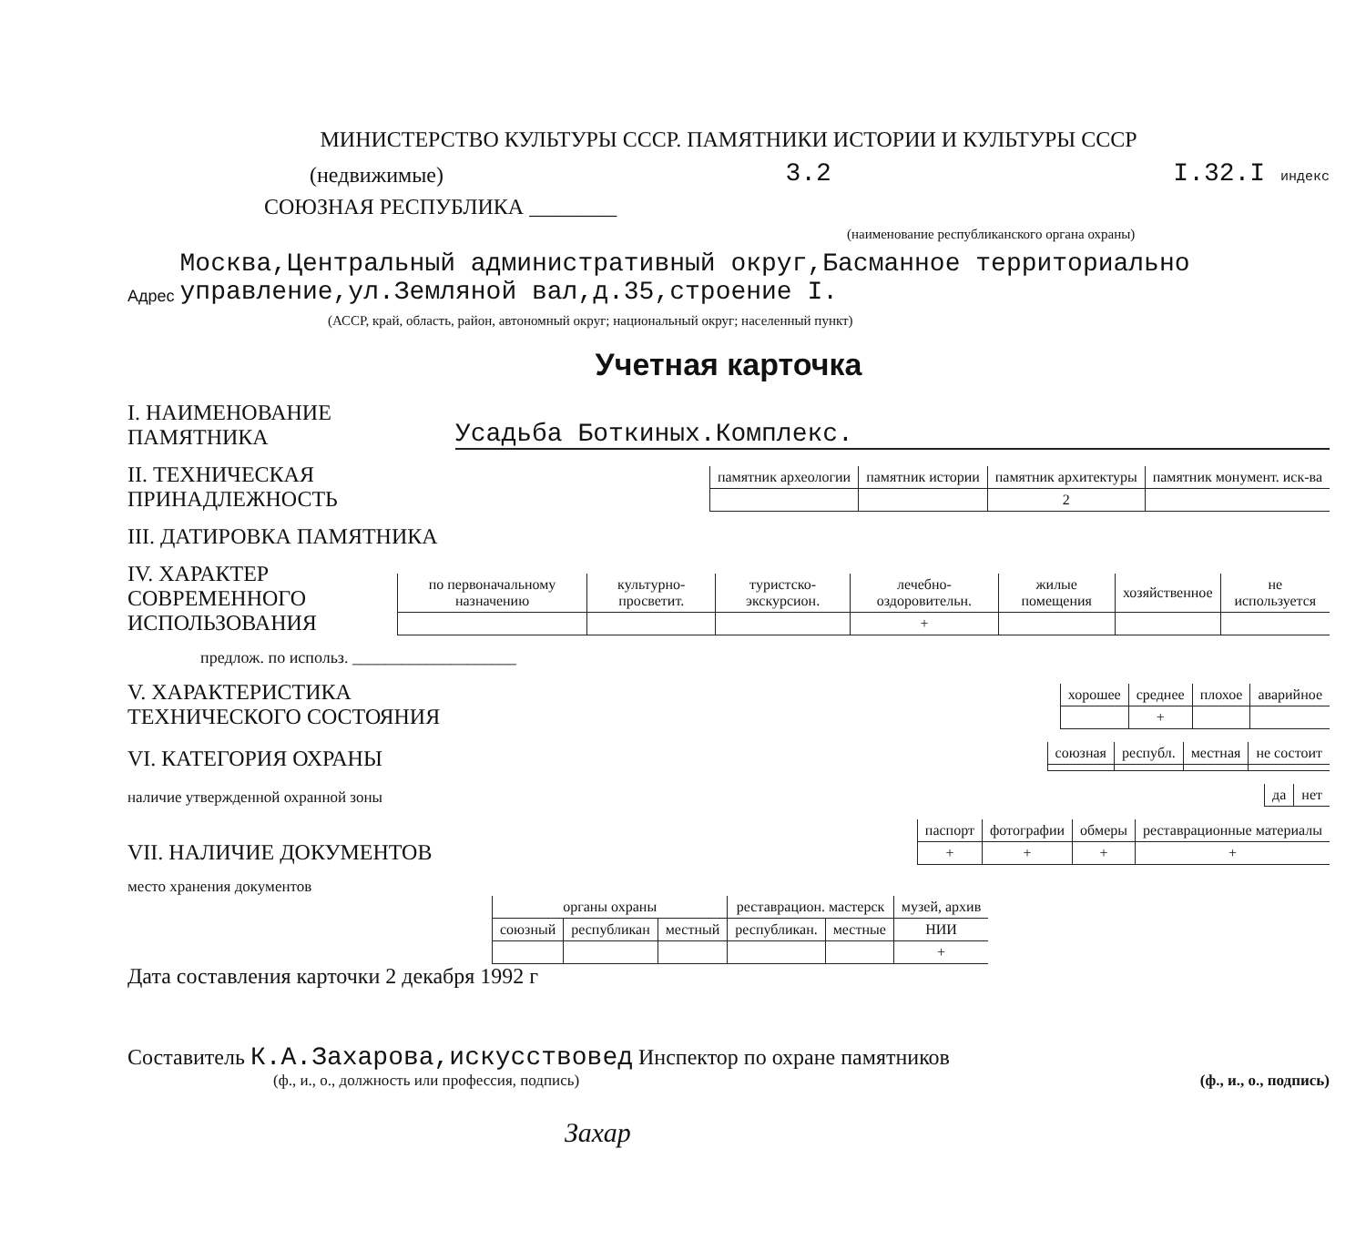МИНИСТЕРСТВО КУЛЬТУРЫ СССР. ПАМЯТНИКИ ИСТОРИИ И КУЛЬТУРЫ СССР
(недвижимые) 3.2 I.32.I индекс
СОЮЗНАЯ РЕСПУБЛИКА ________
(наименование республиканского органа охраны)
Адрес Москва,Центральный административный округ,Басманное территориально управление,ул.Земляной вал,д.35,строение I.
(АССР, край, область, район, автономный округ; национальный округ; населенный пункт)
Учетная карточка
I. НАИМЕНОВАНИЕ ПАМЯТНИКА Усадьба Боткиных.Комплекс.
II. ТЕХНИЧЕСКАЯ ПРИНАДЛЕЖНОСТЬ
| памятник археологии | памятник истории | памятник архитектуры | памятник монумент. иск-ва |
| | | 2 | |
III. ДАТИРОВКА ПАМЯТНИКА
IV. ХАРАКТЕР СОВРЕМЕННОГО ИСПОЛЬЗОВАНИЯ
| по первоначальному назначению | культурно-просветит. | туристско-экскурсион. | лечебно-оздоровительн. | жилые помещения | хозяйственное | не используется |
| | | | + | | | |
предлож. по использ. ____________________
V. ХАРАКТЕРИСТИКА ТЕХНИЧЕСКОГО СОСТОЯНИЯ
| хорошее | среднее | плохое | аварийное |
| | + | | |
VI. КАТЕГОРИЯ ОХРАНЫ
| союзная | республ. | местная | не состоит |
наличие утвержденной охранной зоны
| да | нет |
VII. НАЛИЧИЕ ДОКУМЕНТОВ
| паспорт | фотографии | обмеры | реставрационные материалы |
| + | + | + | + |
место хранения документов
| органы охраны | | | реставрацион. мастерск | | музей, архив |
| союзный | республикан | местный | республикан. | местные | НИИ |
| | | | | | + |
Дата составления карточки 2 декабря 1992 г
Составитель К.А.Захарова,искусствовед Инспектор по охране памятников
(ф., и., о., должность или профессия, подпись) (ф., и., о., подпись)
Захар